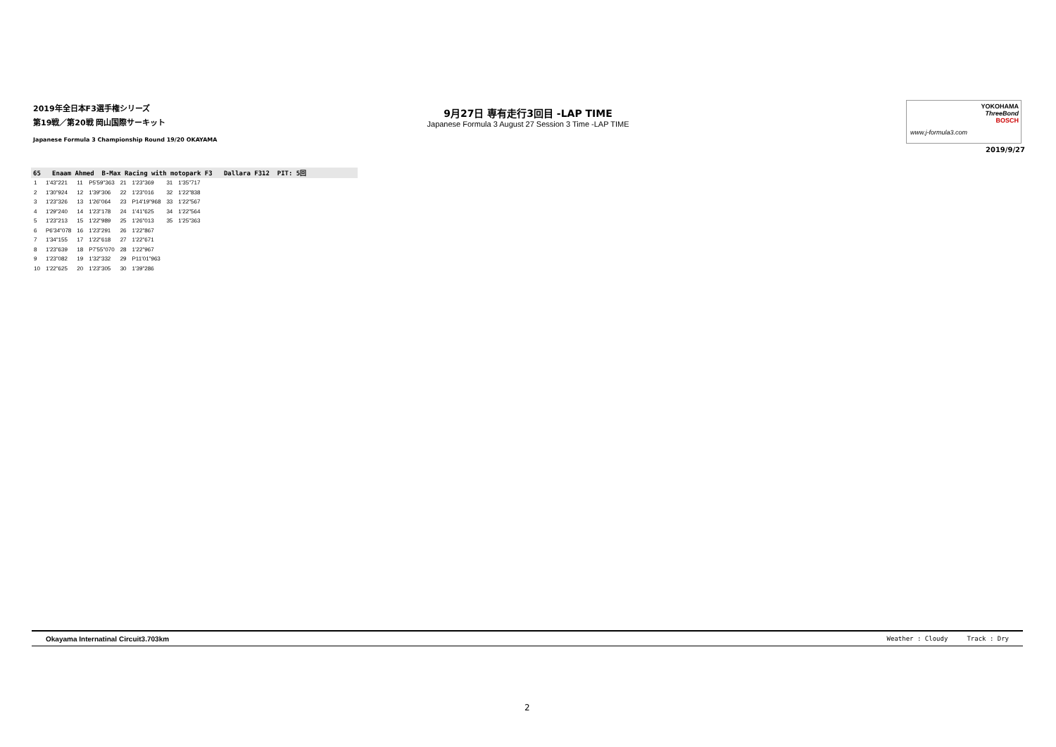2019年全日本F3選手権シリーズ
第19戦／第20戦 岡山国際サーキット
Japanese Formula 3 Championship Round 19/20 OKAYAMA
9月27日 専有走行3回目 -LAP TIME
Japanese Formula 3 August 27 Session 3 Time -LAP TIME
YOKOHAMA
ThreeBond
BOSCH
www.j-formula3.com
2019/9/27
65 Enaam Ahmed B-Max Racing with motopark F3 Dallara F312 PIT: 5回
| 1 | 1'43"221 | 11 | P5'59"363 | 21 | 1'23"369 | 31 | 1'35"717 |
| 2 | 1'30"924 | 12 | 1'39"306 | 22 | 1'23"016 | 32 | 1'22"838 |
| 3 | 1'23"326 | 13 | 1'26"064 | 23 | P14'19"968 | 33 | 1'22"567 |
| 4 | 1'29"240 | 14 | 1'23"178 | 24 | 1'41"625 | 34 | 1'22"564 |
| 5 | 1'23"213 | 15 | 1'22"989 | 25 | 1'26"013 | 35 | 1'25"363 |
| 6 | P6'34"078 | 16 | 1'23"291 | 26 | 1'22"867 | | |
| 7 | 1'34"155 | 17 | 1'22"618 | 27 | 1'22"671 | | |
| 8 | 1'23"639 | 18 | P7'55"070 | 28 | 1'22"967 | | |
| 9 | 1'23"082 | 19 | 1'32"332 | 29 | P11'01"963 | | |
| 10 | 1'22"625 | 20 | 1'23"305 | 30 | 1'39"286 | | |
Okayama Internatinal Circuit3.703km Weather : Cloudy Track : Dry
2